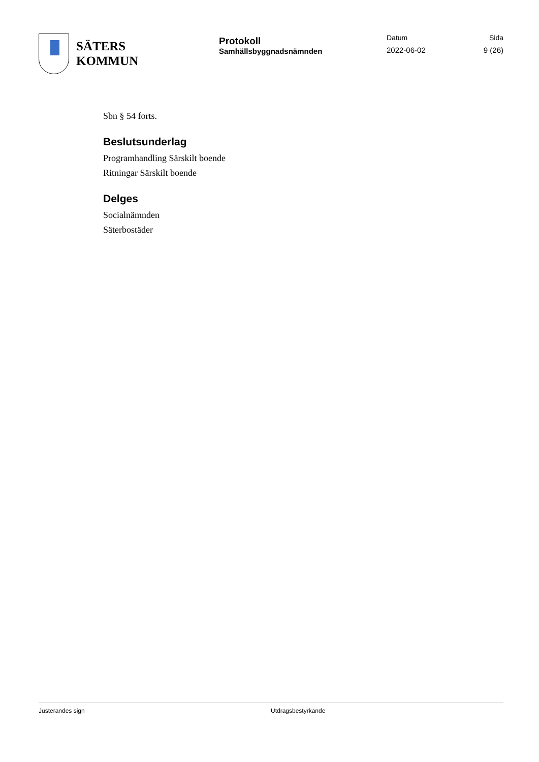SÄTERS
KOMMUN
Protokoll
Samhällsbyggnadsnämnden
Datum
2022-06-02
Sida
9 (26)
Sbn § 54 forts.
Beslutsunderlag
Programhandling Särskilt boende
Ritningar Särskilt boende
Delges
Socialnämnden
Säterbostäder
Justerandes sign Utdragsbestyrkande